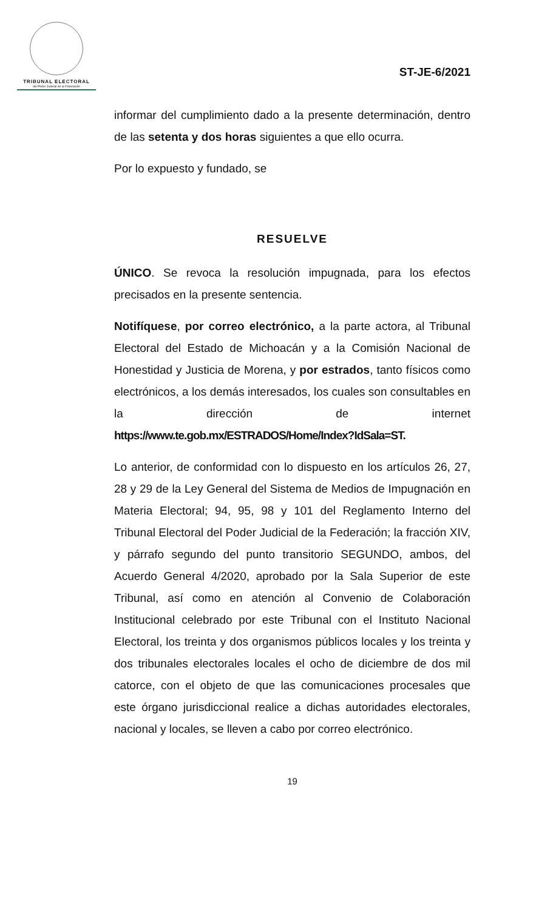TRIBUNAL ELECTORAL
del Poder Judicial de la Federación
ST-JE-6/2021
informar del cumplimiento dado a la presente determinación, dentro de las setenta y dos horas siguientes a que ello ocurra.
Por lo expuesto y fundado, se
RESUELVE
ÚNICO. Se revoca la resolución impugnada, para los efectos precisados en la presente sentencia.
Notifíquese, por correo electrónico, a la parte actora, al Tribunal Electoral del Estado de Michoacán y a la Comisión Nacional de Honestidad y Justicia de Morena, y por estrados, tanto físicos como electrónicos, a los demás interesados, los cuales son consultables en la dirección de internet https://www.te.gob.mx/ESTRADOS/Home/Index?IdSala=ST.
Lo anterior, de conformidad con lo dispuesto en los artículos 26, 27, 28 y 29 de la Ley General del Sistema de Medios de Impugnación en Materia Electoral; 94, 95, 98 y 101 del Reglamento Interno del Tribunal Electoral del Poder Judicial de la Federación; la fracción XIV, y párrafo segundo del punto transitorio SEGUNDO, ambos, del Acuerdo General 4/2020, aprobado por la Sala Superior de este Tribunal, así como en atención al Convenio de Colaboración Institucional celebrado por este Tribunal con el Instituto Nacional Electoral, los treinta y dos organismos públicos locales y los treinta y dos tribunales electorales locales el ocho de diciembre de dos mil catorce, con el objeto de que las comunicaciones procesales que este órgano jurisdiccional realice a dichas autoridades electorales, nacional y locales, se lleven a cabo por correo electrónico.
19